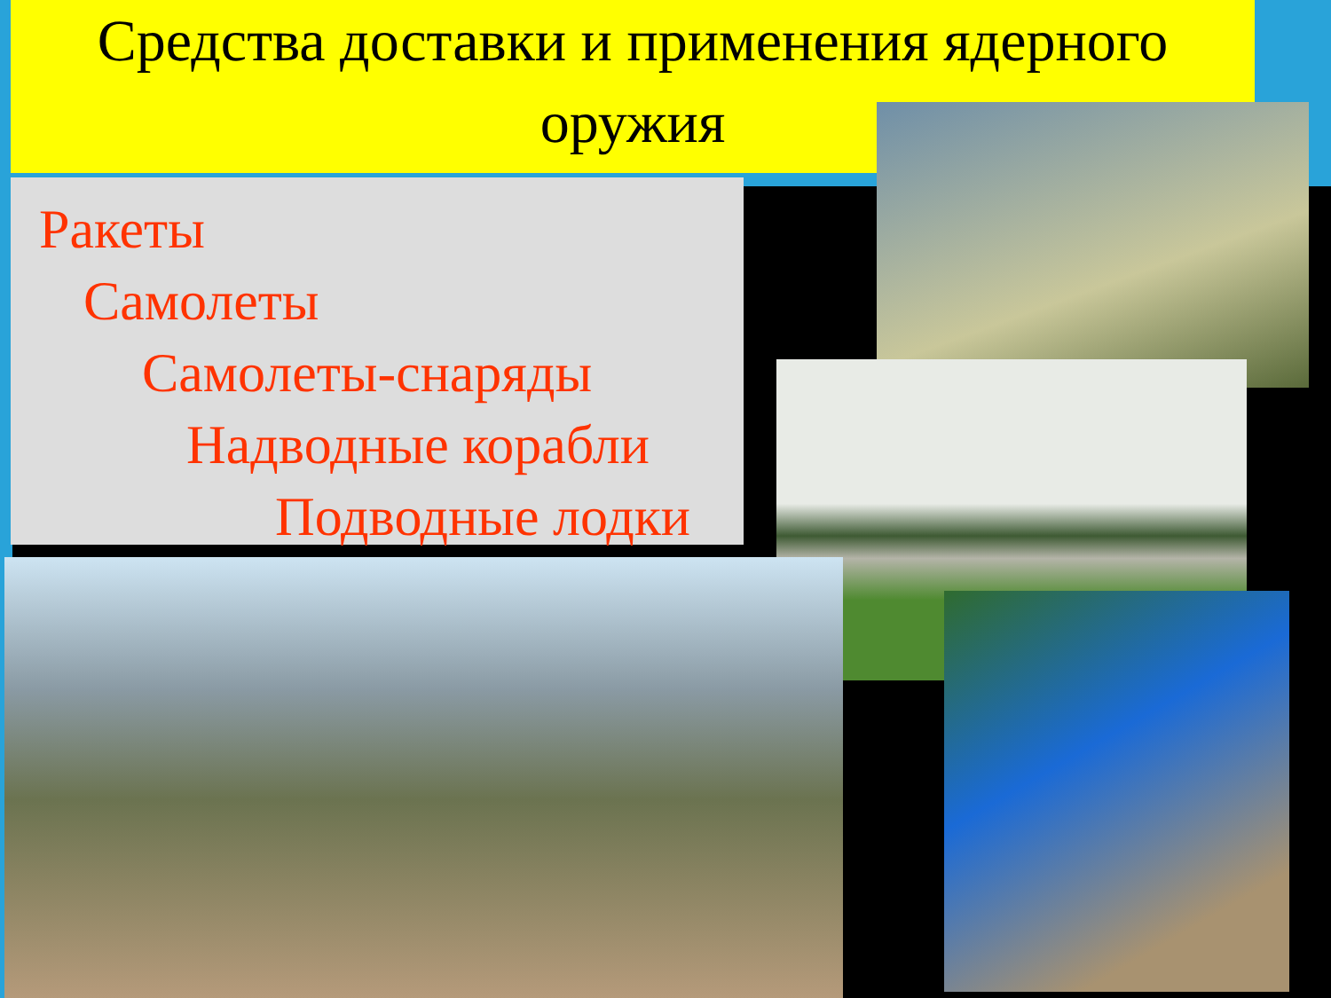Средства доставки и применения ядерного
оружия
Ракеты
Самолеты
Самолеты-снаряды
Надводные корабли
Подводные лодки